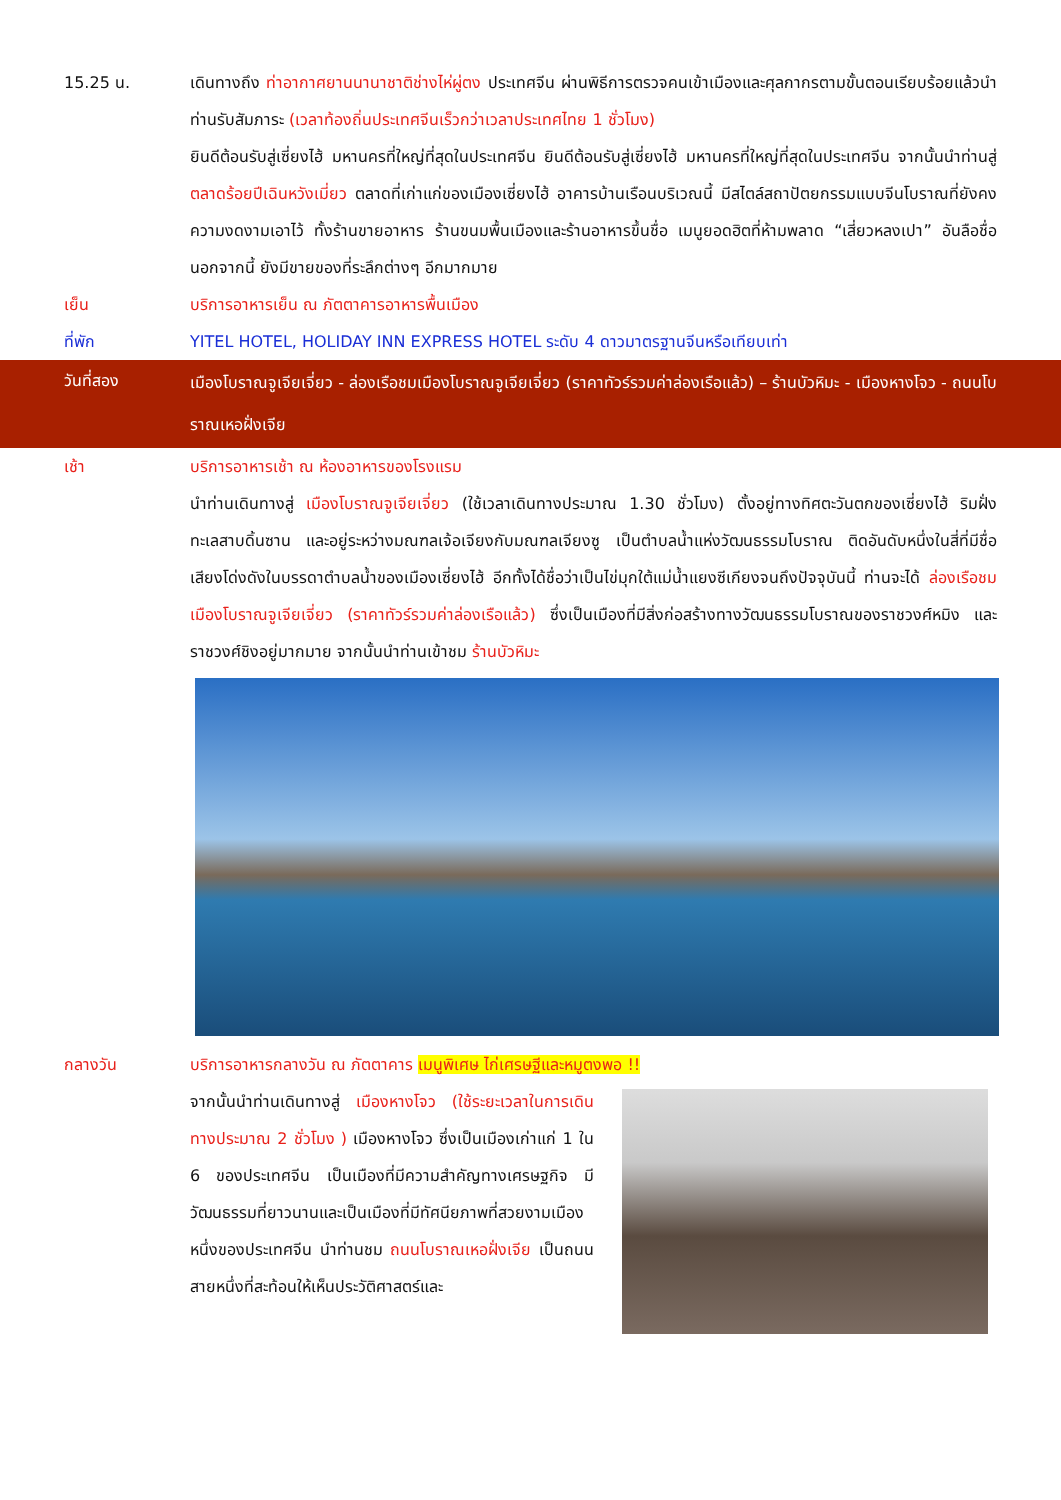15.25 น. เดินทางถึง ท่าอากาศยานนานาชาติช่างไห่ผู่ตง ประเทศจีน ผ่านพิธีการตรวจคนเข้าเมืองและศุลกากรตามขั้นตอนเรียบร้อยแล้วนำท่านรับสัมภาระ (เวลาท้องถิ่นประเทศจีนเร็วกว่าเวลาประเทศไทย 1 ชั่วโมง)
ยินดีต้อนรับสู่เซี่ยงไฮ้ มหานครที่ใหญ่ที่สุดในประเทศจีน ยินดีต้อนรับสู่เซี่ยงไฮ้ มหานครที่ใหญ่ที่สุดในประเทศจีน จากนั้นนำท่านสู่ ตลาดร้อยปีเฉินหวังเมี่ยว ตลาดที่เก่าแก่ของเมืองเซี่ยงไฮ้ อาคารบ้านเรือนบริเวณนี้ มีสไตล์สถาปัตยกรรมแบบจีนโบราณที่ยังคงความงดงามเอาไว้ ทั้งร้านขายอาหาร ร้านขนมพื้นเมืองและร้านอาหารขึ้นชื่อ เมนูยอดฮิตที่ห้ามพลาด “เสี่ยวหลงเปา” อันลือชื่อ นอกจากนี้ ยังมีขายของที่ระลึกต่างๆ อีกมากมาย
เย็น บริการอาหารเย็น ณ ภัตตาคารอาหารพื้นเมือง
ที่พัก YITEL HOTEL, HOLIDAY INN EXPRESS HOTEL ระดับ 4 ดาวมาตรฐานจีนหรือเทียบเท่า
วันที่สอง
เมืองโบราณจูเจียเจี่ยว - ล่องเรือชมเมืองโบราณจูเจียเจี่ยว (ราคาทัวร์รวมค่าล่องเรือแล้ว) – ร้านบัวหิมะ - เมืองหางโจว - ถนนโบราณเหอฝั่งเจีย
เช้า บริการอาหารเช้า ณ ห้องอาหารของโรงแรม
นำท่านเดินทางสู่ เมืองโบราณจูเจียเจี่ยว (ใช้เวลาเดินทางประมาณ 1.30 ชั่วโมง) ตั้งอยู่ทางทิศตะวันตกของเซี่ยงไฮ้ ริมฝั่งทะเลสาบดิ้นซาน และอยู่ระหว่างมณฑลเจ้อเจียงกับมณฑลเจียงซู เป็นตำบลน้ำแห่งวัฒนธรรมโบราณ ติดอันดับหนึ่งในสี่ที่มีชื่อเสียงโด่งดังในบรรดาตำบลน้ำของเมืองเซี่ยงไฮ้ อีกทั้งได้ชื่อว่าเป็นไข่มุกใต้แม่น้ำแยงซีเกียงจนถึงปัจจุบันนี้ ท่านจะได้ ล่องเรือชมเมืองโบราณจูเจียเจี่ยว (ราคาทัวร์รวมค่าล่องเรือแล้ว) ซึ่งเป็นเมืองที่มีสิ่งก่อสร้างทางวัฒนธรรมโบราณของราชวงศ์หมิง และราชวงศ์ชิงอยู่มากมาย จากนั้นนำท่านเข้าชม ร้านบัวหิมะ
กลางวัน บริการอาหารกลางวัน ณ ภัตตาคาร เมนูพิเศษ ไก่เศรษฐีและหมูตงพอ !!
จากนั้นนำท่านเดินทางสู่ เมืองหางโจว (ใช้ระยะเวลาในการเดินทางประมาณ 2 ชั่วโมง ) เมืองหางโจว ซึ่งเป็นเมืองเก่าแก่ 1 ใน 6 ของประเทศจีน เป็นเมืองที่มีความสำคัญทางเศรษฐกิจ มีวัฒนธรรมที่ยาวนานและเป็นเมืองที่มีทัศนียภาพที่สวยงามเมืองหนึ่งของประเทศจีน นำท่านชม ถนนโบราณเหอฝั่งเจีย เป็นถนนสายหนึ่งที่สะท้อนให้เห็นประวัติศาสตร์และ